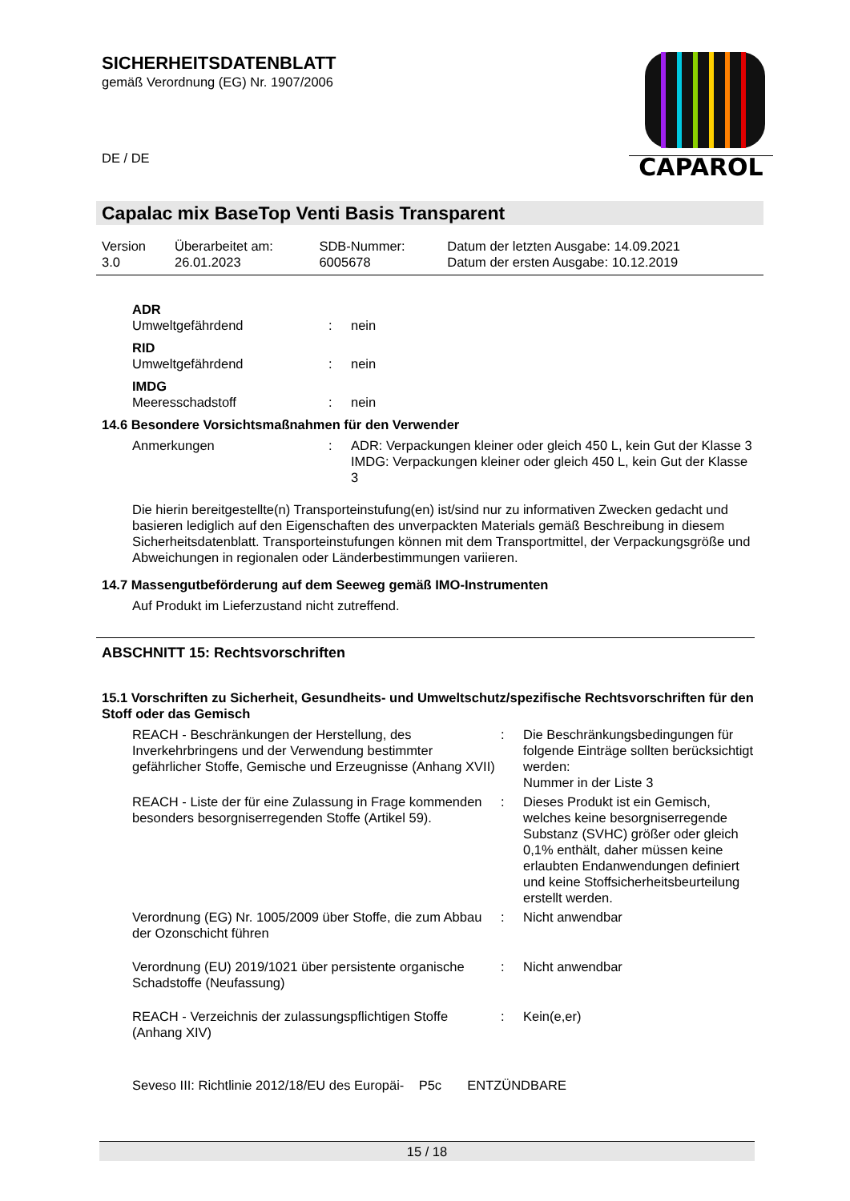SICHERHEITSDATENBLATT
gemäß Verordnung (EG) Nr. 1907/2006
DE / DE
CAPAROL
Capalac mix BaseTop Venti Basis Transparent
| Version 3.0 | Überarbeitet am: 26.01.2023 | SDB-Nummer: 6005678 | Datum der letzten Ausgabe: 14.09.2021 Datum der ersten Ausgabe: 10.12.2019 |
ADR
Umweltgefährdend: nein
RID
Umweltgefährdend: nein
IMDG
Meeresschadstoff: nein
14.6 Besondere Vorsichtsmaßnahmen für den Verwender
Anmerkungen: ADR: Verpackungen kleiner oder gleich 450 L, kein Gut der Klasse 3
IMDG: Verpackungen kleiner oder gleich 450 L, kein Gut der Klasse 3
Die hierin bereitgestellte(n) Transporteinstufung(en) ist/sind nur zu informativen Zwecken gedacht und basieren lediglich auf den Eigenschaften des unverpackten Materials gemäß Beschreibung in diesem Sicherheitsdatenblatt. Transporteinstufungen können mit dem Transportmittel, der Verpackungsgröße und Abweichungen in regionalen oder Länderbestimmungen variieren.
14.7 Massengutbeförderung auf dem Seeweg gemäß IMO-Instrumenten
Auf Produkt im Lieferzustand nicht zutreffend.
ABSCHNITT 15: Rechtsvorschriften
15.1 Vorschriften zu Sicherheit, Gesundheits- und Umweltschutz/spezifische Rechtsvorschriften für den Stoff oder das Gemisch
REACH - Beschränkungen der Herstellung, des Inverkehrbringens und der Verwendung bestimmter gefährlicher Stoffe, Gemische und Erzeugnisse (Anhang XVII): Die Beschränkungsbedingungen für folgende Einträge sollten berücksichtigt werden:
Nummer in der Liste 3 REACH - Liste der für eine Zulassung in Frage kommenden besonders besorgniserregenden Stoffe (Artikel 59).: Dieses Produkt ist ein Gemisch, welches keine besorgniserregende Substanz (SVHC) größer oder gleich 0,1% enthält, daher müssen keine erlaubten Endanwendungen definiert und keine Stoffsicherheitsbeurteilung erstellt werden. Verordnung (EG) Nr. 1005/2009 über Stoffe, die zum Abbau der Ozonschicht führen: Nicht anwendbar Verordnung (EU) 2019/1021 über persistente organische Schadstoffe (Neufassung): Nicht anwendbar REACH - Verzeichnis der zulassungspflichtigen Stoffe (Anhang XIV): Kein(e,er)
Seveso III: Richtlinie 2012/18/EU des Europäi- P5c ENTZÜNDBARE
15 / 18